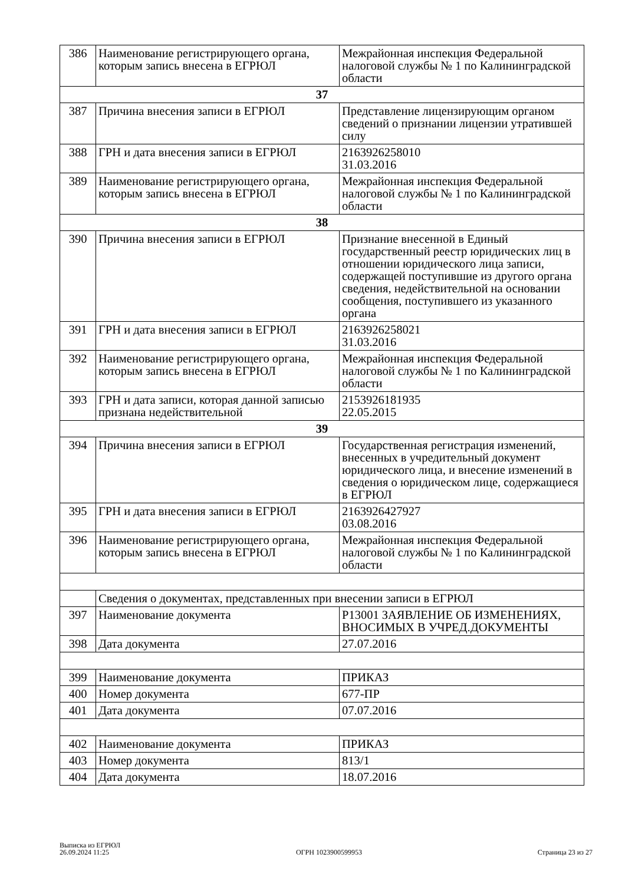| 386 | Наименование регистрирующего органа, которым запись внесена в ЕГРЮЛ | Межрайонная инспекция Федеральной налоговой службы № 1 по Калининградской области |
| 37 | | |
| 387 | Причина внесения записи в ЕГРЮЛ | Представление лицензирующим органом сведений о признании лицензии утратившей силу |
| 388 | ГРН и дата внесения записи в ЕГРЮЛ | 2163926258010 31.03.2016 |
| 389 | Наименование регистрирующего органа, которым запись внесена в ЕГРЮЛ | Межрайонная инспекция Федеральной налоговой службы № 1 по Калининградской области |
| 38 | | |
| 390 | Причина внесения записи в ЕГРЮЛ | Признание внесенной в Единый государственный реестр юридических лиц в отношении юридического лица записи, содержащей поступившие из другого органа сведения, недействительной на основании сообщения, поступившего из указанного органа |
| 391 | ГРН и дата внесения записи в ЕГРЮЛ | 2163926258021 31.03.2016 |
| 392 | Наименование регистрирующего органа, которым запись внесена в ЕГРЮЛ | Межрайонная инспекция Федеральной налоговой службы № 1 по Калининградской области |
| 393 | ГРН и дата записи, которая данной записью признана недействительной | 2153926181935 22.05.2015 |
| 39 | | |
| 394 | Причина внесения записи в ЕГРЮЛ | Государственная регистрация изменений, внесенных в учредительный документ юридического лица, и внесение изменений в сведения о юридическом лице, содержащиеся в ЕГРЮЛ |
| 395 | ГРН и дата внесения записи в ЕГРЮЛ | 2163926427927 03.08.2016 |
| 396 | Наименование регистрирующего органа, которым запись внесена в ЕГРЮЛ | Межрайонная инспекция Федеральной налоговой службы № 1 по Калининградской области |
| | Сведения о документах, представленных при внесении записи в ЕГРЮЛ | |
| 397 | Наименование документа | Р13001 ЗАЯВЛЕНИЕ ОБ ИЗМЕНЕНИЯХ, ВНОСИМЫХ В УЧРЕД.ДОКУМЕНТЫ |
| 398 | Дата документа | 27.07.2016 |
| 399 | Наименование документа | ПРИКАЗ |
| 400 | Номер документа | 677-ПР |
| 401 | Дата документа | 07.07.2016 |
| 402 | Наименование документа | ПРИКАЗ |
| 403 | Номер документа | 813/1 |
| 404 | Дата документа | 18.07.2016 |
Выписка из ЕГРЮЛ
26.09.2024 11:25
ОГРН 1023900599953
Страница 23 из 27